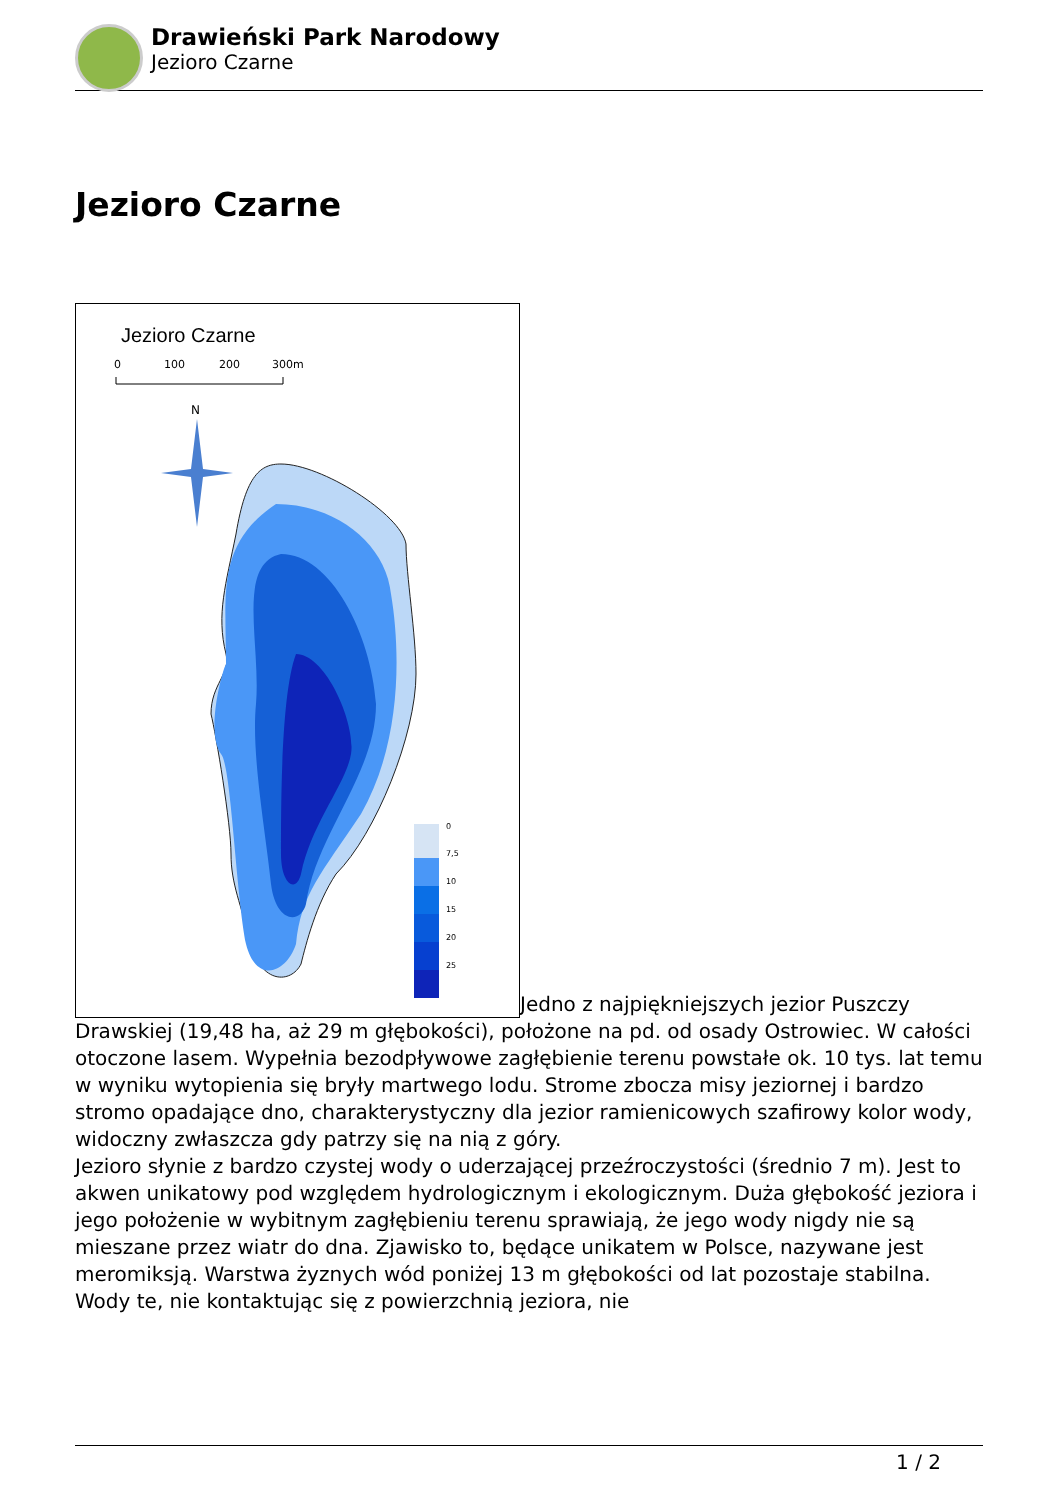Drawieński Park Narodowy
Jezioro Czarne
Jezioro Czarne
Jezioro Czarne
0
100
200
300m
N
0
7,5
10
15
20
25
Jedno z najpiękniejszych jezior Puszczy Drawskiej (19,48 ha, aż 29 m głębokości), położone na pd. od osady Ostrowiec. W całości otoczone lasem. Wypełnia bezodpływowe zagłębienie terenu powstałe ok. 10 tys. lat temu w wyniku wytopienia się bryły martwego lodu. Strome zbocza misy jeziornej i bardzo stromo opadające dno, charakterystyczny dla jezior ramienicowych szafirowy kolor wody, widoczny zwłaszcza gdy patrzy się na nią z góry.
Jezioro słynie z bardzo czystej wody o uderzającej przeźroczystości (średnio 7 m). Jest to akwen unikatowy pod względem hydrologicznym i ekologicznym. Duża głębokość jeziora i jego położenie w wybitnym zagłębieniu terenu sprawiają, że jego wody nigdy nie są mieszane przez wiatr do dna. Zjawisko to, będące unikatem w Polsce, nazywane jest meromiksją. Warstwa żyznych wód poniżej 13 m głębokości od lat pozostaje stabilna. Wody te, nie kontaktując się z powierzchnią jeziora, nie
1 / 2